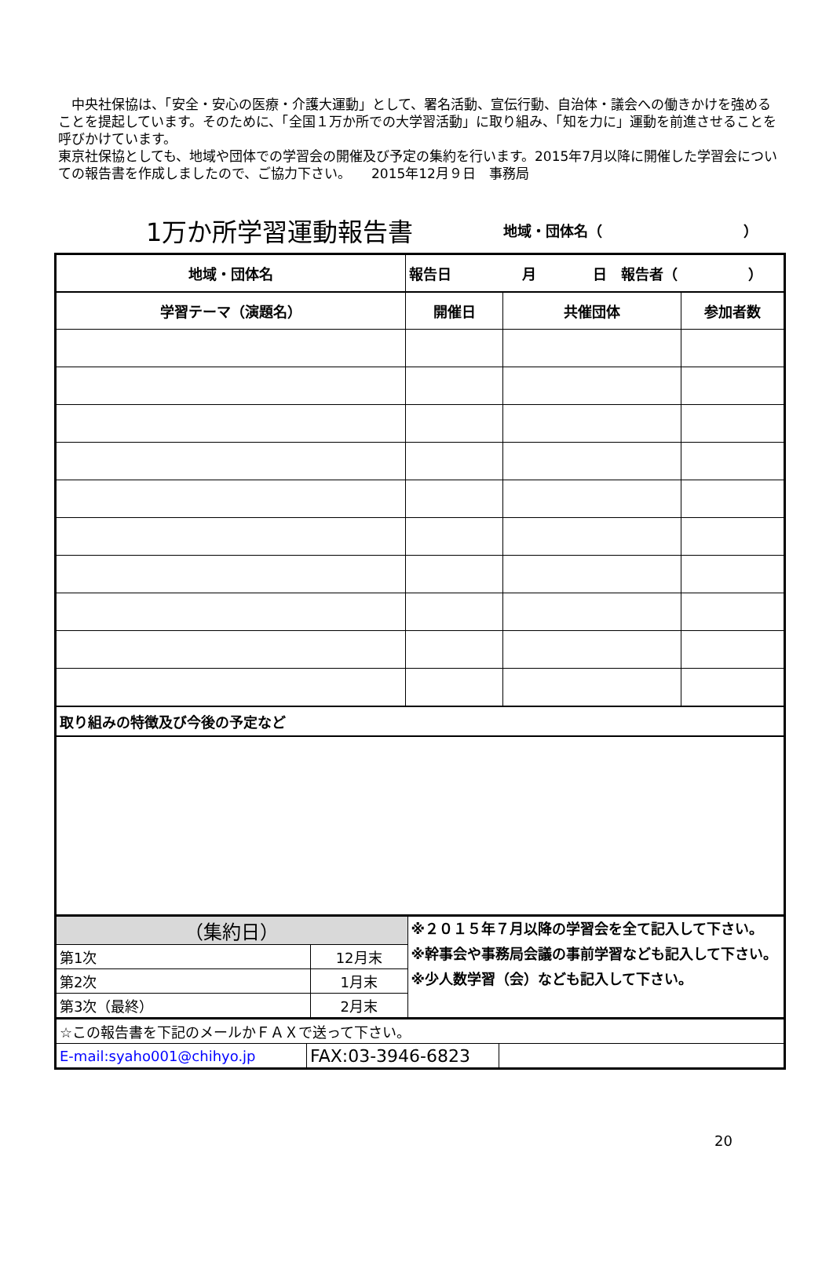中央社保協は、「安全・安心の医療・介護大運動」として、署名活動、宣伝行動、自治体・議会への働きかけを強めることを提起しています。そのために、「全国１万か所での大学習活動」に取り組み、「知を力に」運動を前進させることを呼びかけています。
東京社保協としても、地域や団体での学習会の開催及び予定の集約を行います。2015年7月以降に開催した学習会についての報告書を作成しましたので、ご協力下さい。　　2015年12月９日　事務局
1万か所学習運動報告書
地域・団体名（　　　　　　　　　　）
| 地域・団体名 | 報告日 月 日 報告者（ ） | | |
| --- | --- | --- | --- |
| 学習テーマ（演題名） | 開催日 | 共催団体 | 参加者数 |
| 取り組みの特徴及び今後の予定など | | | |
| （集約日） | | ※２０１５年７月以降の学習会を全て記入して下さい。 ※幹事会や事務局会議の事前学習なども記入して下さい。 ※少人数学習（会）なども記入して下さい。 |
| 第1次 | 12月末 | |
| 第2次 | 1月末 | |
| 第3次（最終） | 2月末 | |
| ☆この報告書を下記のメールかＦＡＸで送って下さい。 | | |
| E-mail:syaho001@chihyo.jp | FAX:03-3946-6823 | |
20